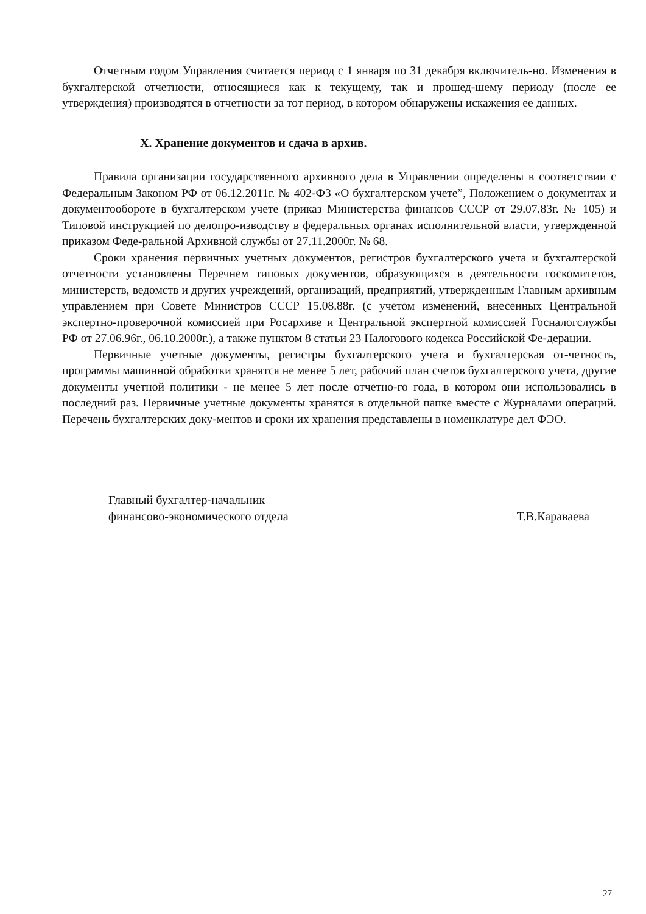Отчетным годом Управления считается период с 1 января по 31 декабря включитель-но. Изменения в бухгалтерской отчетности, относящиеся как к текущему, так и прошед-шему периоду (после ее утверждения) производятся в отчетности за тот период, в котором обнаружены искажения ее данных.
X. Хранение документов и сдача в архив.
Правила организации государственного архивного дела в Управлении определены в соответствии с Федеральным Законом РФ от 06.12.2011г. № 402-ФЗ «О бухгалтерском учете”, Положением о документах и документообороте в бухгалтерском учете (приказ Министерства финансов СССР от 29.07.83г. № 105) и Типовой инструкцией по делопро-изводству в федеральных органах исполнительной власти, утвержденной приказом Феде-ральной Архивной службы от 27.11.2000г. № 68.
Сроки хранения первичных учетных документов, регистров бухгалтерского учета и бухгалтерской отчетности установлены Перечнем типовых документов, образующихся в деятельности госкомитетов, министерств, ведомств и других учреждений, организаций, предприятий, утвержденным Главным архивным управлением при Совете Министров СССР 15.08.88г. (с учетом изменений, внесенных Центральной экспертно-проверочной комиссией при Росархиве и Центральной экспертной комиссией Госналогслужбы РФ от 27.06.96г., 06.10.2000г.), а также пунктом 8 статьи 23 Налогового кодекса Российской Фе-дерации.
Первичные учетные документы, регистры бухгалтерского учета и бухгалтерская от-четность, программы машинной обработки хранятся не менее 5 лет, рабочий план счетов бухгалтерского учета, другие документы учетной политики - не менее 5 лет после отчетно-го года, в котором они использовались в последний раз. Первичные учетные документы хранятся в отдельной папке вместе с Журналами операций. Перечень бухгалтерских доку-ментов и сроки их хранения представлены в номенклатуре дел ФЭО.
Главный бухгалтер-начальник
финансово-экономического отдела
Т.В.Караваева
27